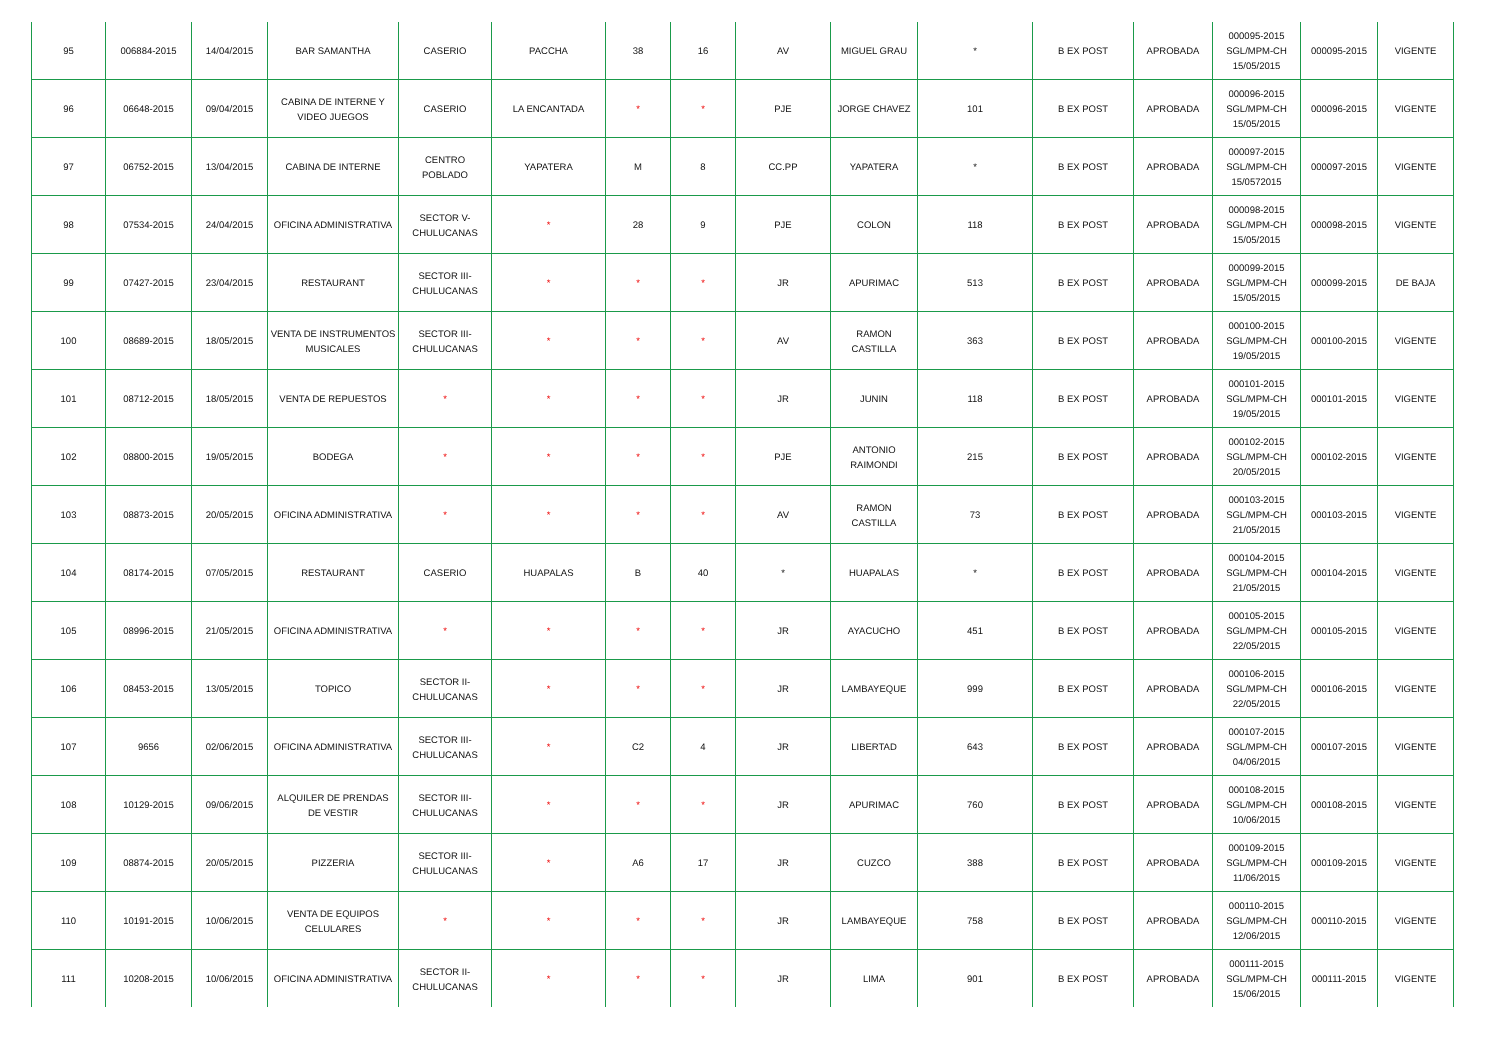| 95 | 006884-2015 | 14/04/2015 | BAR SAMANTHA | CASERIO | PACCHA | 38 | 16 | AV | MIGUEL GRAU | * | B EX POST | APROBADA | 000095-2015 SGL/MPM-CH 15/05/2015 | 000095-2015 | VIGENTE |
| 96 | 06648-2015 | 09/04/2015 | CABINA DE INTERNE Y VIDEO JUEGOS | CASERIO | LA ENCANTADA | * | * | PJE | JORGE CHAVEZ | 101 | B EX POST | APROBADA | 000096-2015 SGL/MPM-CH 15/05/2015 | 000096-2015 | VIGENTE |
| 97 | 06752-2015 | 13/04/2015 | CABINA DE INTERNE | CENTRO POBLADO | YAPATERA | M | 8 | CC.PP | YAPATERA | * | B EX POST | APROBADA | 000097-2015 SGL/MPM-CH 15/0572015 | 000097-2015 | VIGENTE |
| 98 | 07534-2015 | 24/04/2015 | OFICINA ADMINISTRATIVA | SECTOR V-CHULUCANAS | * | 28 | 9 | PJE | COLON | 118 | B EX POST | APROBADA | 000098-2015 SGL/MPM-CH 15/05/2015 | 000098-2015 | VIGENTE |
| 99 | 07427-2015 | 23/04/2015 | RESTAURANT | SECTOR III-CHULUCANAS | * | * | * | JR | APURIMAC | 513 | B EX POST | APROBADA | 000099-2015 SGL/MPM-CH 15/05/2015 | 000099-2015 | DE BAJA |
| 100 | 08689-2015 | 18/05/2015 | VENTA DE INSTRUMENTOS MUSICALES | SECTOR III-CHULUCANAS | * | * | * | AV | RAMON CASTILLA | 363 | B EX POST | APROBADA | 000100-2015 SGL/MPM-CH 19/05/2015 | 000100-2015 | VIGENTE |
| 101 | 08712-2015 | 18/05/2015 | VENTA DE REPUESTOS | * | * | * | * | JR | JUNIN | 118 | B EX POST | APROBADA | 000101-2015 SGL/MPM-CH 19/05/2015 | 000101-2015 | VIGENTE |
| 102 | 08800-2015 | 19/05/2015 | BODEGA | * | * | * | * | PJE | ANTONIO RAIMONDI | 215 | B EX POST | APROBADA | 000102-2015 SGL/MPM-CH 20/05/2015 | 000102-2015 | VIGENTE |
| 103 | 08873-2015 | 20/05/2015 | OFICINA ADMINISTRATIVA | * | * | * | * | AV | RAMON CASTILLA | 73 | B EX POST | APROBADA | 000103-2015 SGL/MPM-CH 21/05/2015 | 000103-2015 | VIGENTE |
| 104 | 08174-2015 | 07/05/2015 | RESTAURANT | CASERIO | HUAPALAS | B | 40 | * | HUAPALAS | * | B EX POST | APROBADA | 000104-2015 SGL/MPM-CH 21/05/2015 | 000104-2015 | VIGENTE |
| 105 | 08996-2015 | 21/05/2015 | OFICINA ADMINISTRATIVA | * | * | * | * | JR | AYACUCHO | 451 | B EX POST | APROBADA | 000105-2015 SGL/MPM-CH 22/05/2015 | 000105-2015 | VIGENTE |
| 106 | 08453-2015 | 13/05/2015 | TOPICO | SECTOR II-CHULUCANAS | * | * | * | JR | LAMBAYEQUE | 999 | B EX POST | APROBADA | 000106-2015 SGL/MPM-CH 22/05/2015 | 000106-2015 | VIGENTE |
| 107 | 9656 | 02/06/2015 | OFICINA ADMINISTRATIVA | SECTOR III-CHULUCANAS | * | C2 | 4 | JR | LIBERTAD | 643 | B EX POST | APROBADA | 000107-2015 SGL/MPM-CH 04/06/2015 | 000107-2015 | VIGENTE |
| 108 | 10129-2015 | 09/06/2015 | ALQUILER DE PRENDAS DE VESTIR | SECTOR III-CHULUCANAS | * | * | * | JR | APURIMAC | 760 | B EX POST | APROBADA | 000108-2015 SGL/MPM-CH 10/06/2015 | 000108-2015 | VIGENTE |
| 109 | 08874-2015 | 20/05/2015 | PIZZERIA | SECTOR III-CHULUCANAS | * | A6 | 17 | JR | CUZCO | 388 | B EX POST | APROBADA | 000109-2015 SGL/MPM-CH 11/06/2015 | 000109-2015 | VIGENTE |
| 110 | 10191-2015 | 10/06/2015 | VENTA DE EQUIPOS CELULARES | * | * | * | * | JR | LAMBAYEQUE | 758 | B EX POST | APROBADA | 000110-2015 SGL/MPM-CH 12/06/2015 | 000110-2015 | VIGENTE |
| 111 | 10208-2015 | 10/06/2015 | OFICINA ADMINISTRATIVA | SECTOR II-CHULUCANAS | * | * | * | JR | LIMA | 901 | B EX POST | APROBADA | 000111-2015 SGL/MPM-CH 15/06/2015 | 000111-2015 | VIGENTE |